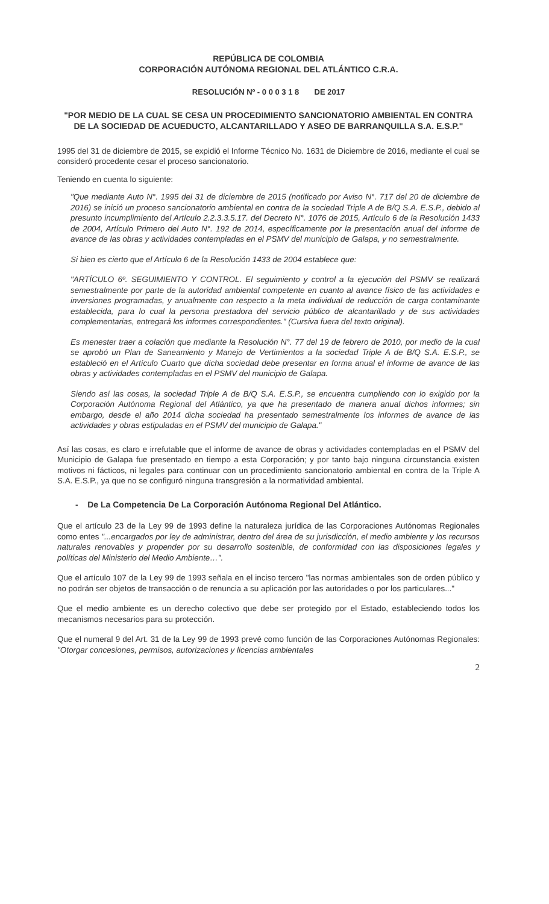REPÚBLICA DE COLOMBIA
CORPORACIÓN AUTÓNOMA REGIONAL DEL ATLÁNTICO C.R.A.
RESOLUCIÓN Nº - 0 0 0 3 1 8 DE 2017
"POR MEDIO DE LA CUAL SE CESA UN PROCEDIMIENTO SANCIONATORIO AMBIENTAL EN CONTRA DE LA SOCIEDAD DE ACUEDUCTO, ALCANTARILLADO Y ASEO DE BARRANQUILLA S.A. E.S.P."
1995 del 31 de diciembre de 2015, se expidió el Informe Técnico No. 1631 de Diciembre de 2016, mediante el cual se consideró procedente cesar el proceso sancionatorio.
Teniendo en cuenta lo siguiente:
"Que mediante Auto N°. 1995 del 31 de diciembre de 2015 (notificado por Aviso N°. 717 del 20 de diciembre de 2016) se inició un proceso sancionatorio ambiental en contra de la sociedad Triple A de B/Q S.A. E.S.P., debido al presunto incumplimiento del Artículo 2.2.3.3.5.17. del Decreto N°. 1076 de 2015, Artículo 6 de la Resolución 1433 de 2004, Artículo Primero del Auto N°. 192 de 2014, específicamente por la presentación anual del informe de avance de las obras y actividades contempladas en el PSMV del municipio de Galapa, y no semestralmente.
Si bien es cierto que el Artículo 6 de la Resolución 1433 de 2004 establece que:
"ARTÍCULO 6º. SEGUIMIENTO Y CONTROL. El seguimiento y control a la ejecución del PSMV se realizará semestralmente por parte de la autoridad ambiental competente en cuanto al avance físico de las actividades e inversiones programadas, y anualmente con respecto a la meta individual de reducción de carga contaminante establecida, para lo cual la persona prestadora del servicio público de alcantarillado y de sus actividades complementarias, entregará los informes correspondientes." (Cursiva fuera del texto original).
Es menester traer a colación que mediante la Resolución N°. 77 del 19 de febrero de 2010, por medio de la cual se aprobó un Plan de Saneamiento y Manejo de Vertimientos a la sociedad Triple A de B/Q S.A. E.S.P., se estableció en el Artículo Cuarto que dicha sociedad debe presentar en forma anual el informe de avance de las obras y actividades contempladas en el PSMV del municipio de Galapa.
Siendo así las cosas, la sociedad Triple A de B/Q S.A. E.S.P., se encuentra cumpliendo con lo exigido por la Corporación Autónoma Regional del Atlántico, ya que ha presentado de manera anual dichos informes; sin embargo, desde el año 2014 dicha sociedad ha presentado semestralmente los informes de avance de las actividades y obras estipuladas en el PSMV del municipio de Galapa."
Así las cosas, es claro e irrefutable que el informe de avance de obras y actividades contempladas en el PSMV del Municipio de Galapa fue presentado en tiempo a esta Corporación; y por tanto bajo ninguna circunstancia existen motivos ni fácticos, ni legales para continuar con un procedimiento sancionatorio ambiental en contra de la Triple A S.A. E.S.P., ya que no se configuró ninguna transgresión a la normatividad ambiental.
- De La Competencia De La Corporación Autónoma Regional Del Atlántico.
Que el artículo 23 de la Ley 99 de 1993 define la naturaleza jurídica de las Corporaciones Autónomas Regionales como entes "...encargados por ley de administrar, dentro del área de su jurisdicción, el medio ambiente y los recursos naturales renovables y propender por su desarrollo sostenible, de conformidad con las disposiciones legales y políticas del Ministerio del Medio Ambiente…".
Que el artículo 107 de la Ley 99 de 1993 señala en el inciso tercero "las normas ambientales son de orden público y no podrán ser objetos de transacción o de renuncia a su aplicación por las autoridades o por los particulares..."
Que el medio ambiente es un derecho colectivo que debe ser protegido por el Estado, estableciendo todos los mecanismos necesarios para su protección.
Que el numeral 9 del Art. 31 de la Ley 99 de 1993 prevé como función de las Corporaciones Autónomas Regionales: "Otorgar concesiones, permisos, autorizaciones y licencias ambientales
2